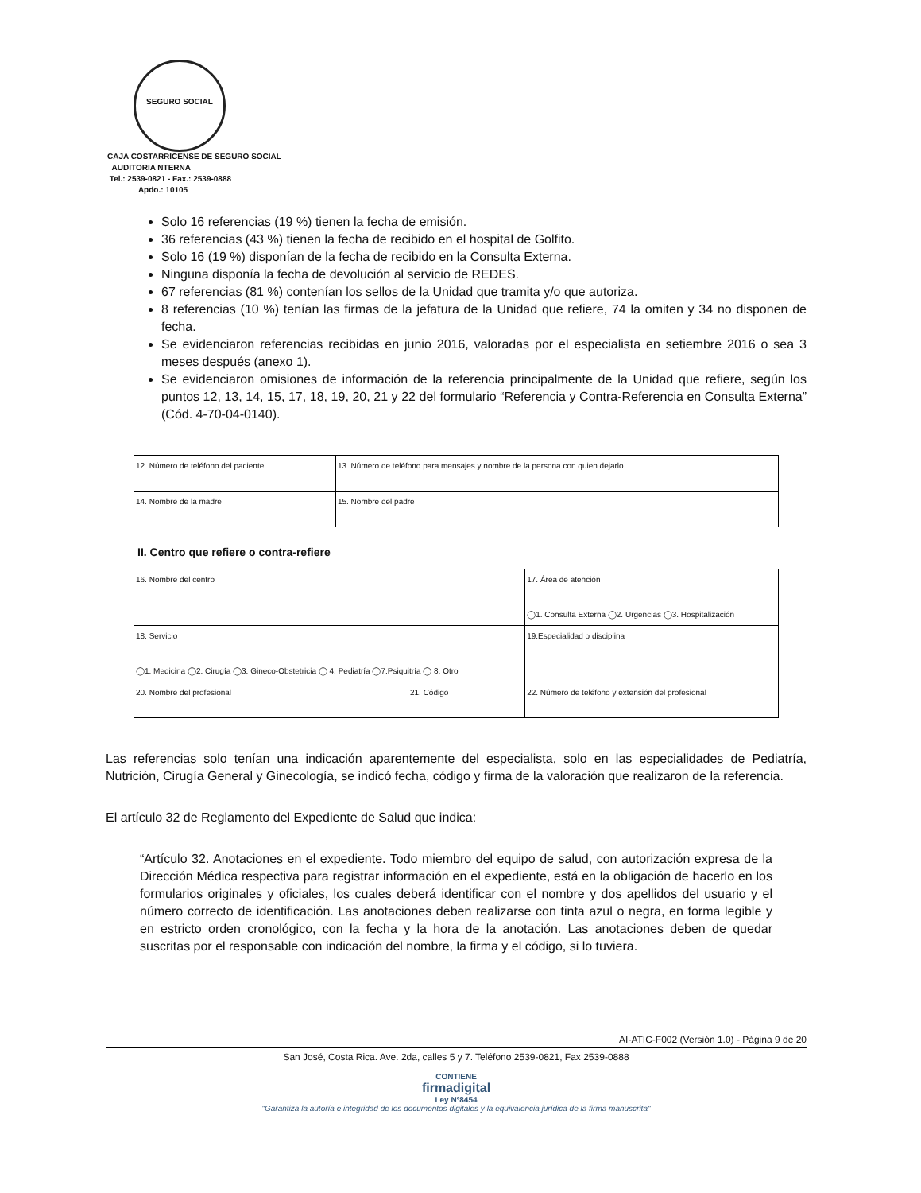SEGURO SOCIAL
CAJA COSTARRICENSE DE SEGURO SOCIAL
AUDITORIA NTERNA
Tel.: 2539-0821 - Fax.: 2539-0888
Apdo.: 10105
Solo 16 referencias (19 %) tienen la fecha de emisión.
36 referencias (43 %) tienen la fecha de recibido en el hospital de Golfito.
Solo 16 (19 %) disponían de la fecha de recibido en la Consulta Externa.
Ninguna disponía la fecha de devolución al servicio de REDES.
67 referencias (81 %) contenían los sellos de la Unidad que tramita y/o que autoriza.
8 referencias (10 %) tenían las firmas de la jefatura de la Unidad que refiere, 74 la omiten y 34 no disponen de fecha.
Se evidenciaron referencias recibidas en junio 2016, valoradas por el especialista en setiembre 2016 o sea 3 meses después (anexo 1).
Se evidenciaron omisiones de información de la referencia principalmente de la Unidad que refiere, según los puntos 12, 13, 14, 15, 17, 18, 19, 20, 21 y 22 del formulario “Referencia y Contra-Referencia en Consulta Externa” (Cód. 4-70-04-0140).
| 12. Número de teléfono del paciente | 13. Número de teléfono para mensajes y nombre de la persona con quien dejarlo | |
| 14. Nombre de la madre | | 15. Nombre del padre |
II. Centro que refiere o contra-refiere
| 16. Nombre del centro | | | 17. Área de atención ◯1. Consulta Externa ◯2. Urgencias ◯3. Hospitalización | |
| 18. Servicio ◯1. Medicina ◯2. Cirugía ◯3. Gineco-Obstetricia ◯ 4. Pediatría ◯7.Psiquitría ◯ 8. Otro | | | | 19.Especialidad o disciplina |
| 20. Nombre del profesional | 21. Código | 22. Número de teléfono y extensión del profesional | | |
Las referencias solo tenían una indicación aparentemente del especialista, solo en las especialidades de Pediatría, Nutrición, Cirugía General y Ginecología, se indicó fecha, código y firma de la valoración que realizaron de la referencia.
El artículo 32 de Reglamento del Expediente de Salud que indica:
“Artículo 32. Anotaciones en el expediente. Todo miembro del equipo de salud, con autorización expresa de la Dirección Médica respectiva para registrar información en el expediente, está en la obligación de hacerlo en los formularios originales y oficiales, los cuales deberá identificar con el nombre y dos apellidos del usuario y el número correcto de identificación. Las anotaciones deben realizarse con tinta azul o negra, en forma legible y en estricto orden cronológico, con la fecha y la hora de la anotación. Las anotaciones deben de quedar suscritas por el responsable con indicación del nombre, la firma y el código, si lo tuviera.
AI-ATIC-F002 (Versión 1.0) - Página 9 de 20
San José, Costa Rica. Ave. 2da, calles 5 y 7. Teléfono 2539-0821, Fax 2539-0888
CONTIENE
firmadigital
Ley Nº8454
"Garantiza la autoría e integridad de los documentos digitales y la equivalencia jurídica de la firma manuscrita"